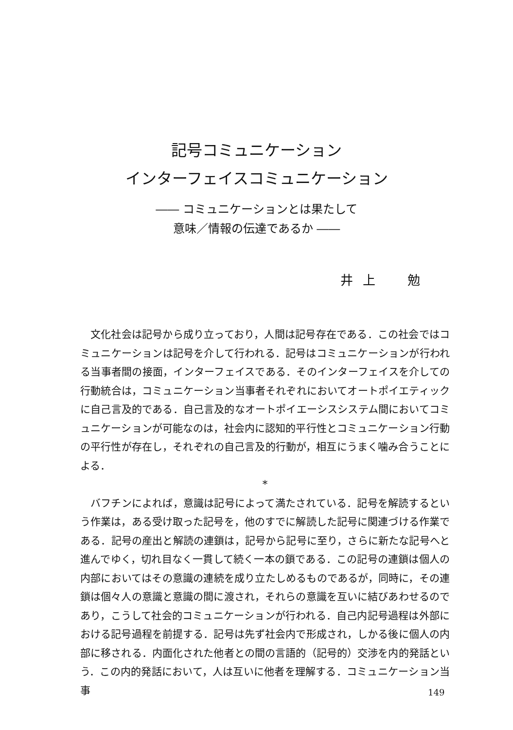記号コミュニケーション
インターフェイスコミュニケーション
―― コミュニケーションとは果たして
意味／情報の伝達であるか ――
井上　勉
文化社会は記号から成り立っており，人間は記号存在である．この社会ではコミュニケーションは記号を介して行われる．記号はコミュニケーションが行われる当事者間の接面，インターフェイスである．そのインターフェイスを介しての行動統合は，コミュニケーション当事者それぞれにおいてオートポイエティックに自己言及的である．自己言及的なオートポイエーシスシステム間においてコミュニケーションが可能なのは，社会内に認知的平行性とコミュニケーション行動の平行性が存在し，それぞれの自己言及的行動が，相互にうまく噛み合うことによる．
*
バフチンによれば，意識は記号によって満たされている．記号を解読するという作業は，ある受け取った記号を，他のすでに解読した記号に関連づける作業である．記号の産出と解読の連鎖は，記号から記号に至り，さらに新たな記号へと進んでゆく，切れ目なく一貫して続く一本の鎖である．この記号の連鎖は個人の内部においてはその意識の連続を成り立たしめるものであるが，同時に，その連鎖は個々人の意識と意識の間に渡され，それらの意識を互いに結びあわせるのであり，こうして社会的コミュニケーションが行われる．自己内記号過程は外部における記号過程を前提する．記号は先ず社会内で形成され，しかる後に個人の内部に移される．内面化された他者との間の言語的（記号的）交渉を内的発話という．この内的発話において，人は互いに他者を理解する．コミュニケーション当事
149